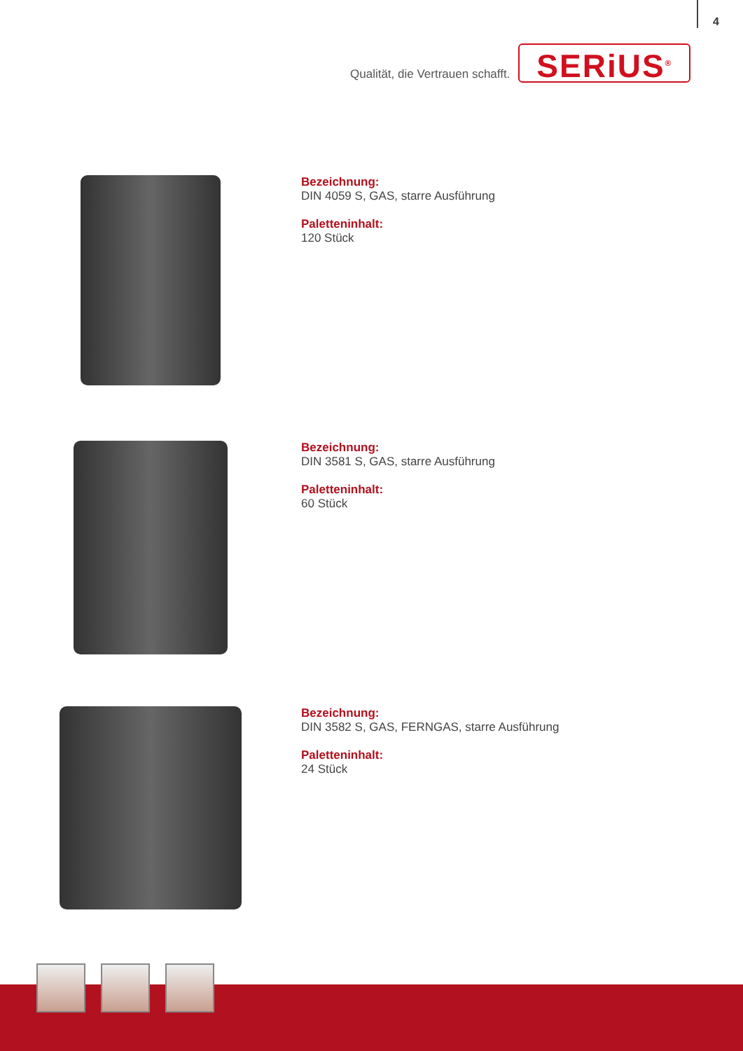4
Qualität, die Vertrauen schafft.
SERiUS<sup>®</sup>
Bezeichnung:
DIN 4059 S, GAS, starre Ausführung
Paletteninhalt:
120 Stück
Bezeichnung:
DIN 3581 S, GAS, starre Ausführung
Paletteninhalt:
60 Stück
Bezeichnung:
DIN 3582 S, GAS, FERNGAS, starre Ausführung
Paletteninhalt:
24 Stück